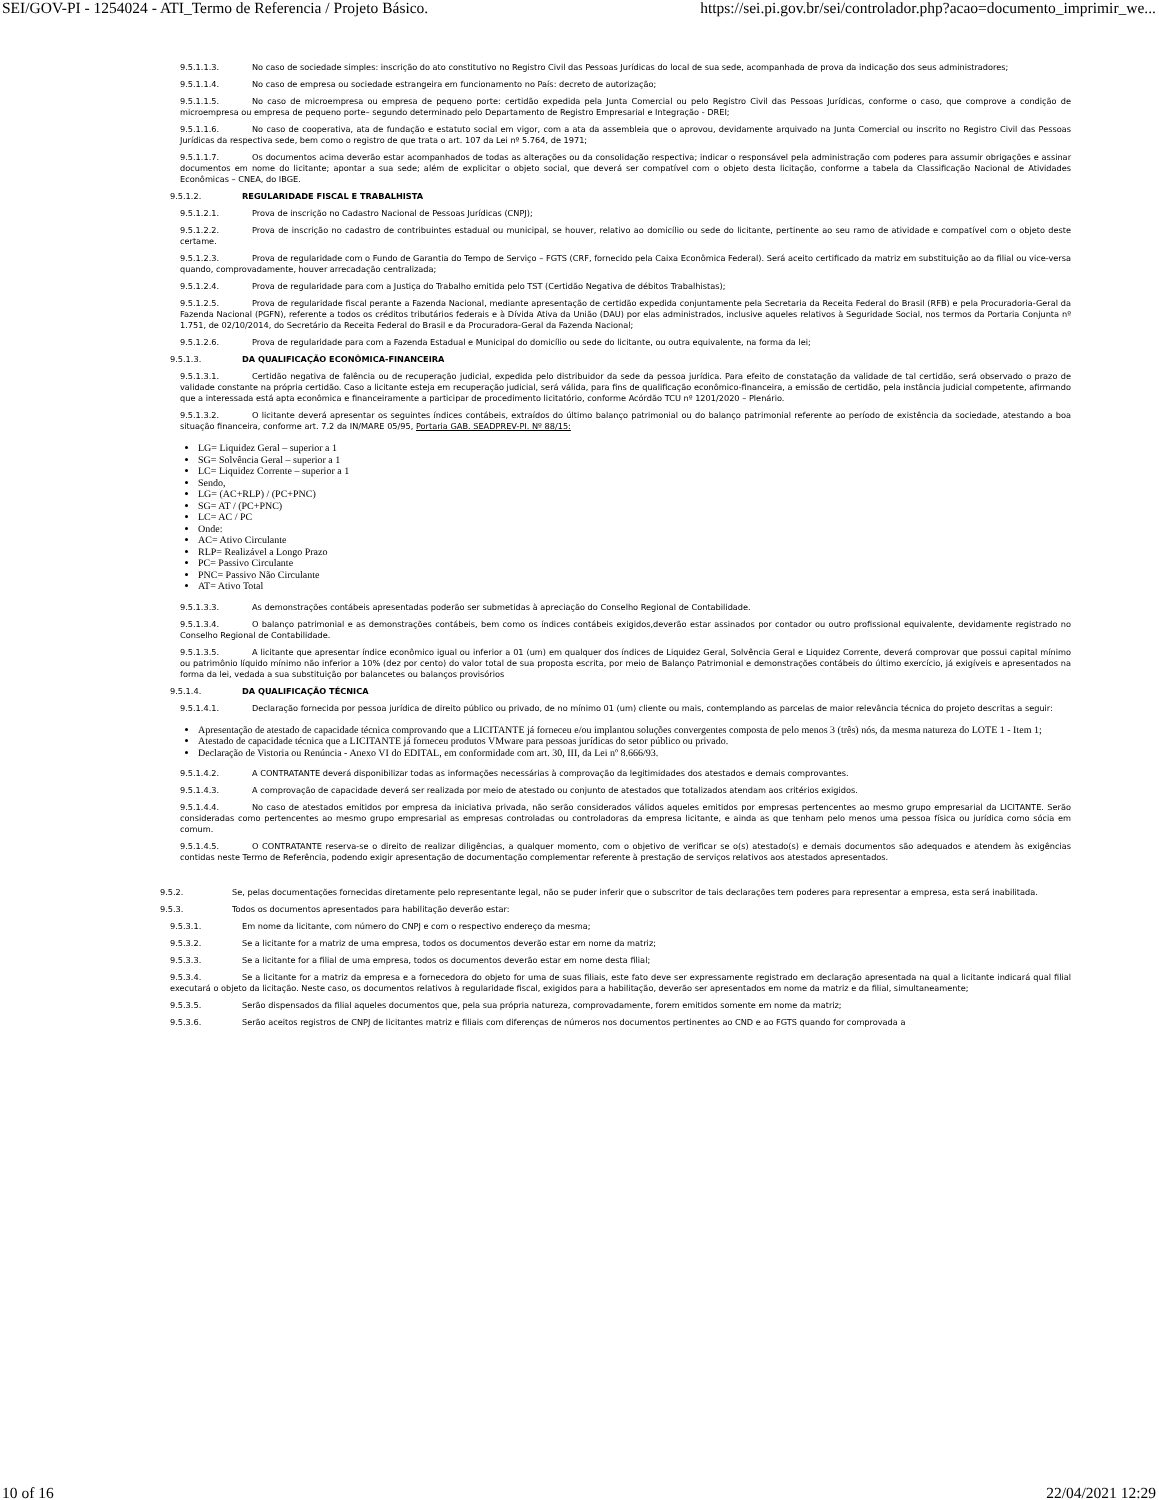SEI/GOV-PI - 1254024 - ATI_Termo de Referencia / Projeto Básico. https://sei.pi.gov.br/sei/controlador.php?acao=documento_imprimir_we...
9.5.1.1.3. No caso de sociedade simples: inscrição do ato constitutivo no Registro Civil das Pessoas Jurídicas do local de sua sede, acompanhada de prova da indicação dos seus administradores;
9.5.1.1.4. No caso de empresa ou sociedade estrangeira em funcionamento no País: decreto de autorização;
9.5.1.1.5. No caso de microempresa ou empresa de pequeno porte: certidão expedida pela Junta Comercial ou pelo Registro Civil das Pessoas Jurídicas, conforme o caso, que comprove a condição de microempresa ou empresa de pequeno porte– segundo determinado pelo Departamento de Registro Empresarial e Integração - DREI;
9.5.1.1.6. No caso de cooperativa, ata de fundação e estatuto social em vigor, com a ata da assembleia que o aprovou, devidamente arquivado na Junta Comercial ou inscrito no Registro Civil das Pessoas Jurídicas da respectiva sede, bem como o registro de que trata o art. 107 da Lei nº 5.764, de 1971;
9.5.1.1.7. Os documentos acima deverão estar acompanhados de todas as alterações ou da consolidação respectiva; indicar o responsável pela administração com poderes para assumir obrigações e assinar documentos em nome do licitante; apontar a sua sede; além de explicitar o objeto social, que deverá ser compatível com o objeto desta licitação, conforme a tabela da Classificação Nacional de Atividades Econômicas – CNEA, do IBGE.
9.5.1.2. REGULARIDADE FISCAL E TRABALHISTA
9.5.1.2.1. Prova de inscrição no Cadastro Nacional de Pessoas Jurídicas (CNPJ);
9.5.1.2.2. Prova de inscrição no cadastro de contribuintes estadual ou municipal, se houver, relativo ao domicílio ou sede do licitante, pertinente ao seu ramo de atividade e compatível com o objeto deste certame.
9.5.1.2.3. Prova de regularidade com o Fundo de Garantia do Tempo de Serviço – FGTS (CRF, fornecido pela Caixa Econômica Federal). Será aceito certificado da matriz em substituição ao da filial ou vice-versa quando, comprovadamente, houver arrecadação centralizada;
9.5.1.2.4. Prova de regularidade para com a Justiça do Trabalho emitida pelo TST (Certidão Negativa de débitos Trabalhistas);
9.5.1.2.5. Prova de regularidade fiscal perante a Fazenda Nacional, mediante apresentação de certidão expedida conjuntamente pela Secretaria da Receita Federal do Brasil (RFB) e pela Procuradoria-Geral da Fazenda Nacional (PGFN), referente a todos os créditos tributários federais e à Dívida Ativa da União (DAU) por elas administrados, inclusive aqueles relativos à Seguridade Social, nos termos da Portaria Conjunta nº 1.751, de 02/10/2014, do Secretário da Receita Federal do Brasil e da Procuradora-Geral da Fazenda Nacional;
9.5.1.2.6. Prova de regularidade para com a Fazenda Estadual e Municipal do domicílio ou sede do licitante, ou outra equivalente, na forma da lei;
9.5.1.3. DA QUALIFICAÇÃO ECONÔMICA-FINANCEIRA
9.5.1.3.1. Certidão negativa de falência ou de recuperação judicial, expedida pelo distribuidor da sede da pessoa jurídica. Para efeito de constatação da validade de tal certidão, será observado o prazo de validade constante na própria certidão. Caso a licitante esteja em recuperação judicial, será válida, para fins de qualificação econômico-financeira, a emissão de certidão, pela instância judicial competente, afirmando que a interessada está apta econômica e financeiramente a participar de procedimento licitatório, conforme Acórdão TCU nº 1201/2020 – Plenário.
9.5.1.3.2. O licitante deverá apresentar os seguintes índices contábeis, extraídos do último balanço patrimonial ou do balanço patrimonial referente ao período de existência da sociedade, atestando a boa situação financeira, conforme art. 7.2 da IN/MARE 05/95, Portaria GAB. SEADPREV-PI. Nº 88/15:
LG= Liquidez Geral – superior a 1
SG= Solvência Geral – superior a 1
LC= Liquidez Corrente – superior a 1
Sendo,
LG= (AC+RLP) / (PC+PNC)
SG= AT / (PC+PNC)
LC= AC / PC
Onde:
AC= Ativo Circulante
RLP= Realizável a Longo Prazo
PC= Passivo Circulante
PNC= Passivo Não Circulante
AT= Ativo Total
9.5.1.3.3. As demonstrações contábeis apresentadas poderão ser submetidas à apreciação do Conselho Regional de Contabilidade.
9.5.1.3.4. O balanço patrimonial e as demonstrações contábeis, bem como os índices contábeis exigidos,deverão estar assinados por contador ou outro profissional equivalente, devidamente registrado no Conselho Regional de Contabilidade.
9.5.1.3.5. A licitante que apresentar índice econômico igual ou inferior a 01 (um) em qualquer dos índices de Liquidez Geral, Solvência Geral e Liquidez Corrente, deverá comprovar que possui capital mínimo ou patrimônio líquido mínimo não inferior a 10% (dez por cento) do valor total de sua proposta escrita, por meio de Balanço Patrimonial e demonstrações contábeis do último exercício, já exigíveis e apresentados na forma da lei, vedada a sua substituição por balancetes ou balanços provisórios
9.5.1.4. DA QUALIFICAÇÃO TÉCNICA
9.5.1.4.1. Declaração fornecida por pessoa jurídica de direito público ou privado, de no mínimo 01 (um) cliente ou mais, contemplando as parcelas de maior relevância técnica do projeto descritas a seguir:
Apresentação de atestado de capacidade técnica comprovando que a LICITANTE já forneceu e/ou implantou soluções convergentes composta de pelo menos 3 (três) nós, da mesma natureza do LOTE 1 - Item 1;
Atestado de capacidade técnica que a LICITANTE já forneceu produtos VMware para pessoas jurídicas do setor público ou privado.
Declaração de Vistoria ou Renúncia - Anexo VI do EDITAL, em conformidade com art. 30, III, da Lei nº 8.666/93.
9.5.1.4.2. A CONTRATANTE deverá disponibilizar todas as informações necessárias à comprovação da legitimidades dos atestados e demais comprovantes.
9.5.1.4.3. A comprovação de capacidade deverá ser realizada por meio de atestado ou conjunto de atestados que totalizados atendam aos critérios exigidos.
9.5.1.4.4. No caso de atestados emitidos por empresa da iniciativa privada, não serão considerados válidos aqueles emitidos por empresas pertencentes ao mesmo grupo empresarial da LICITANTE. Serão consideradas como pertencentes ao mesmo grupo empresarial as empresas controladas ou controladoras da empresa licitante, e ainda as que tenham pelo menos uma pessoa física ou jurídica como sócia em comum.
9.5.1.4.5. O CONTRATANTE reserva-se o direito de realizar diligências, a qualquer momento, com o objetivo de verificar se o(s) atestado(s) e demais documentos são adequados e atendem às exigências contidas neste Termo de Referência, podendo exigir apresentação de documentação complementar referente à prestação de serviços relativos aos atestados apresentados.
9.5.2. Se, pelas documentações fornecidas diretamente pelo representante legal, não se puder inferir que o subscritor de tais declarações tem poderes para representar a empresa, esta será inabilitada.
9.5.3. Todos os documentos apresentados para habilitação deverão estar:
9.5.3.1. Em nome da licitante, com número do CNPJ e com o respectivo endereço da mesma;
9.5.3.2. Se a licitante for a matriz de uma empresa, todos os documentos deverão estar em nome da matriz;
9.5.3.3. Se a licitante for a filial de uma empresa, todos os documentos deverão estar em nome desta filial;
9.5.3.4. Se a licitante for a matriz da empresa e a fornecedora do objeto for uma de suas filiais, este fato deve ser expressamente registrado em declaração apresentada na qual a licitante indicará qual filial executará o objeto da licitação. Neste caso, os documentos relativos à regularidade fiscal, exigidos para a habilitação, deverão ser apresentados em nome da matriz e da filial, simultaneamente;
9.5.3.5. Serão dispensados da filial aqueles documentos que, pela sua própria natureza, comprovadamente, forem emitidos somente em nome da matriz;
9.5.3.6. Serão aceitos registros de CNPJ de licitantes matriz e filiais com diferenças de números nos documentos pertinentes ao CND e ao FGTS quando for comprovada a
10 of 16 22/04/2021 12:29